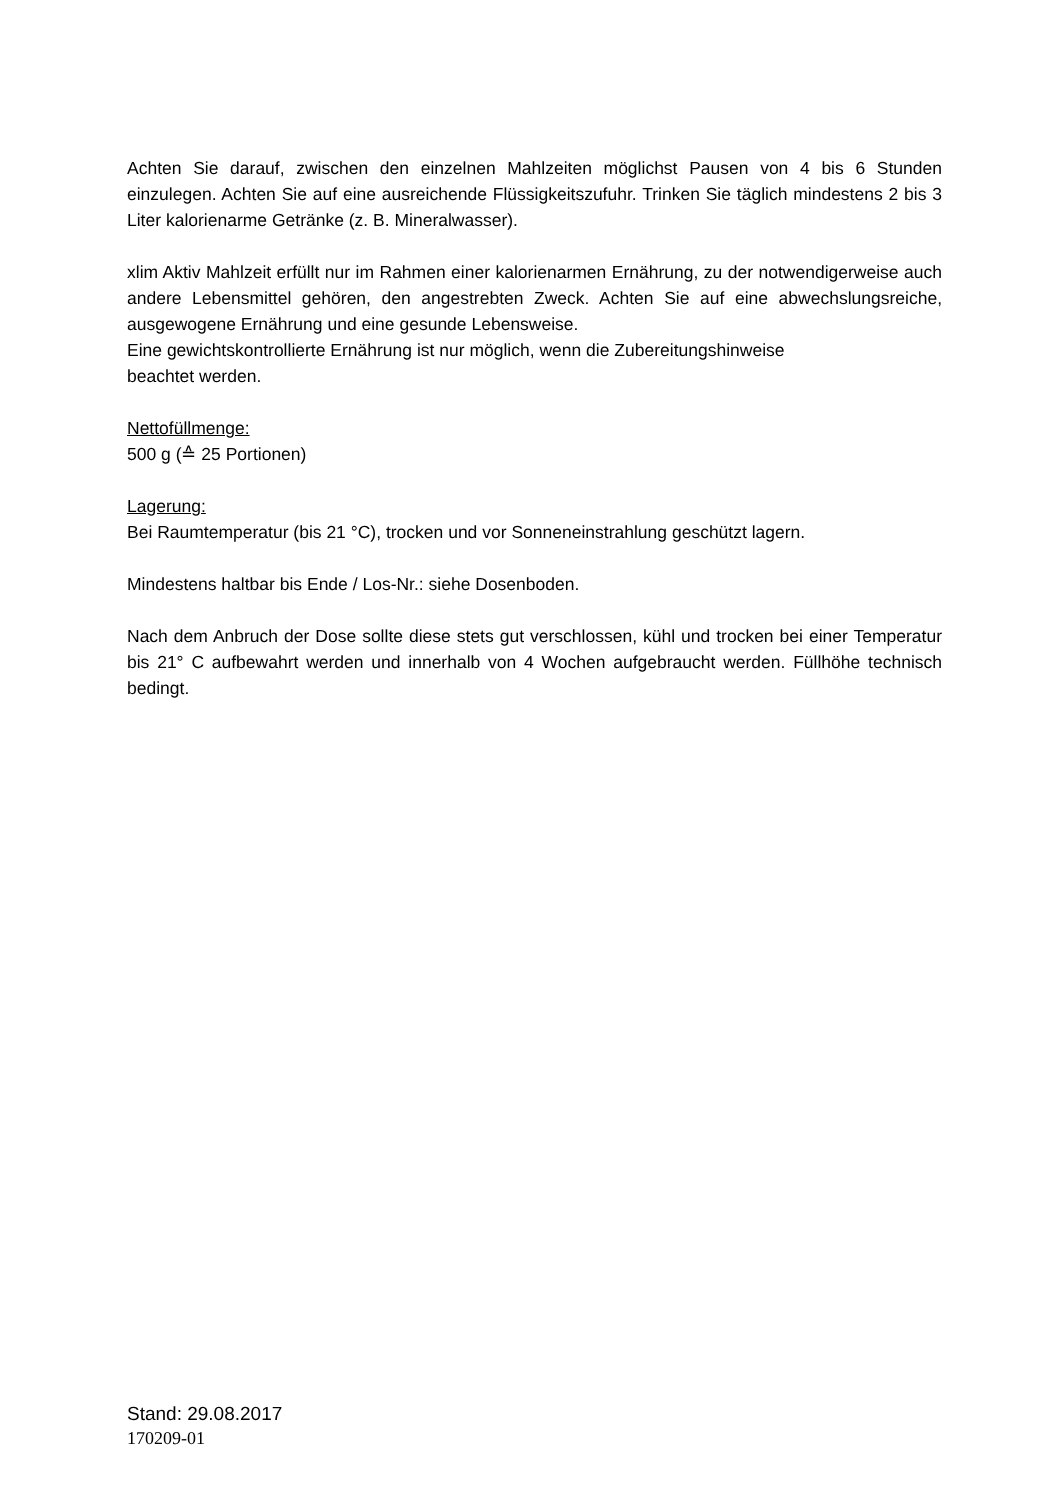Achten Sie darauf, zwischen den einzelnen Mahlzeiten möglichst Pausen von 4 bis 6 Stunden einzulegen. Achten Sie auf eine ausreichende Flüssigkeitszufuhr. Trinken Sie täglich mindestens 2 bis 3 Liter kalorienarme Getränke (z. B. Mineralwasser).
xlim Aktiv Mahlzeit erfüllt nur im Rahmen einer kalorienarmen Ernährung, zu der notwendigerweise auch andere Lebensmittel gehören, den angestrebten Zweck. Achten Sie auf eine abwechslungsreiche, ausgewogene Ernährung und eine gesunde Lebensweise.
Eine gewichtskontrollierte Ernährung ist nur möglich, wenn die Zubereitungshinweise
beachtet werden.
Nettofüllmenge:
500 g (≙ 25 Portionen)
Lagerung:
Bei Raumtemperatur (bis 21 °C), trocken und vor Sonneneinstrahlung geschützt lagern.
Mindestens haltbar bis Ende / Los-Nr.: siehe Dosenboden.
Nach dem Anbruch der Dose sollte diese stets gut verschlossen, kühl und trocken bei einer Temperatur bis 21° C aufbewahrt werden und innerhalb von 4 Wochen aufgebraucht werden. Füllhöhe technisch bedingt.
Stand: 29.08.2017
170209-01